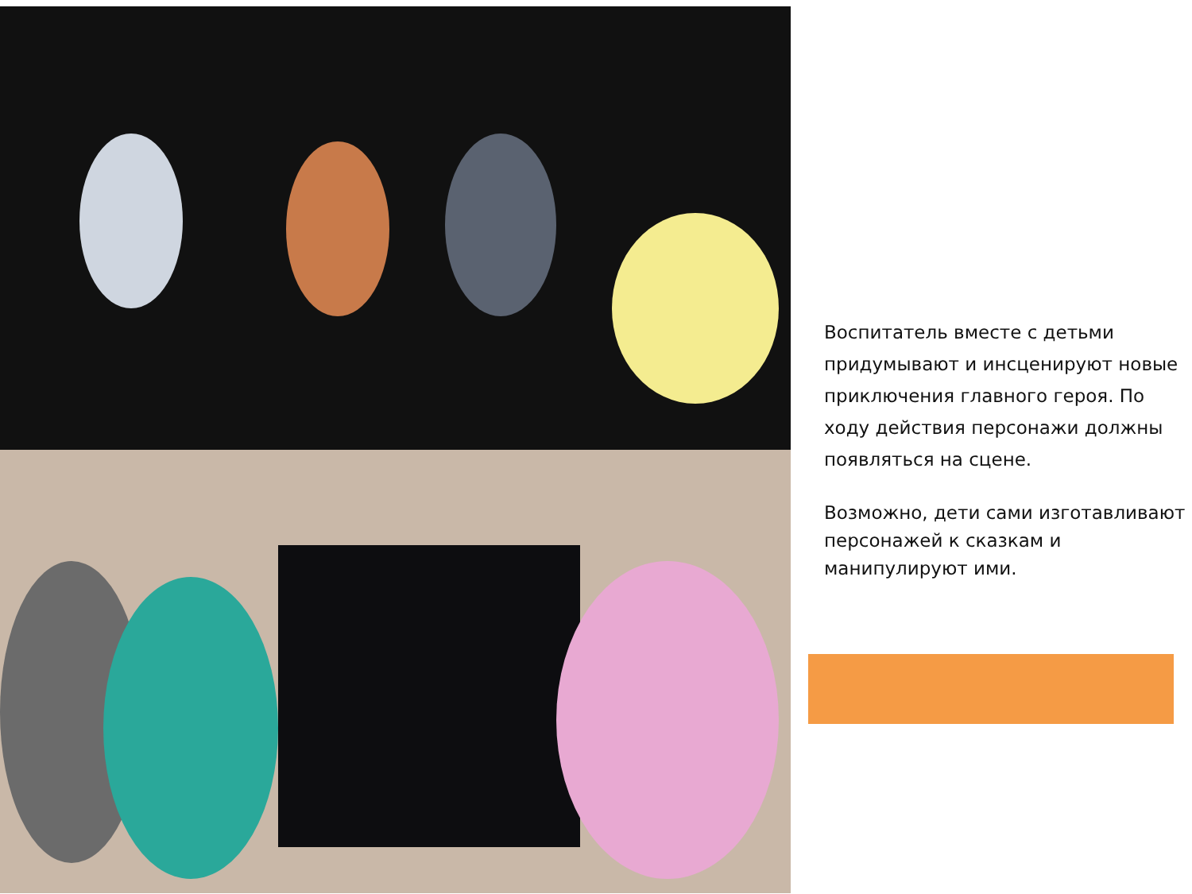Воспитатель вместе с детьми придумывают и инсценируют новые приключения главного героя. По ходу действия персонажи должны появляться на сцене.
Возможно, дети сами изготавливают персонажей к сказкам и манипулируют ими.